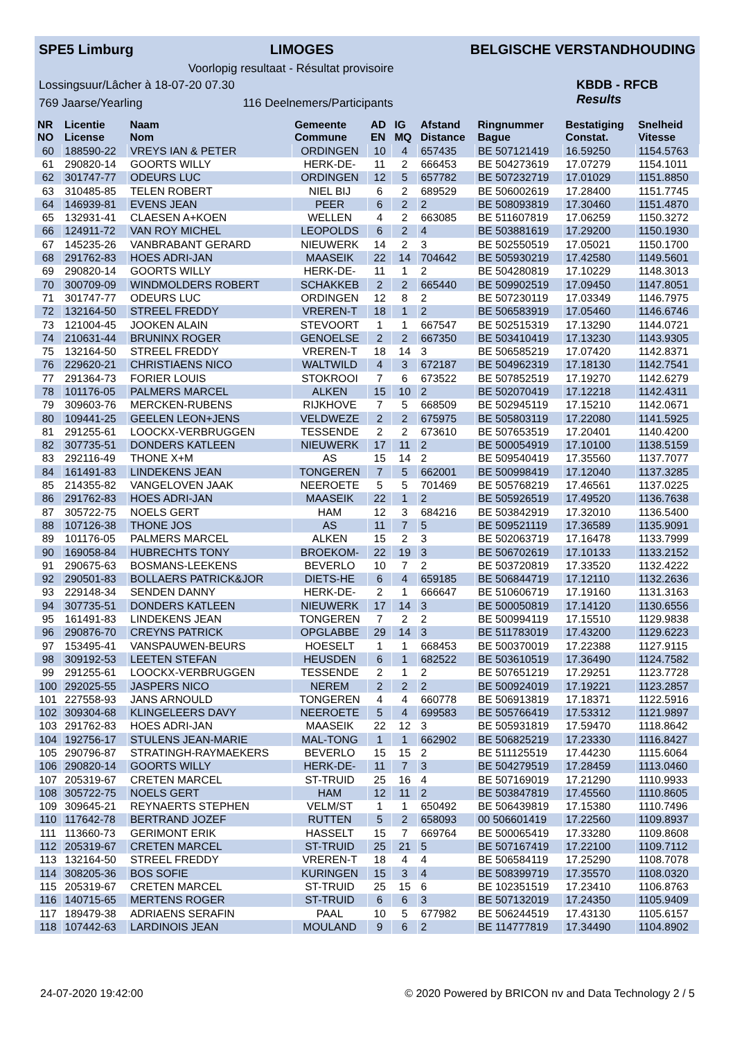SPE5 Limburg LIMOGES BELGISCHE VERSTANDHOUDING
Voorlopig resultaat - Résultat provisoire
Lossingsuur/Lâcher à 18-07-20 07.30
769 Jaarse/Yearling 116 Deelnemers/Participants
KBDB - RFCB
Results
| NR NO | Licentie License | Naam Nom | Gemeente Commune | AD EN | IG MQ | Afstand Distance | Ringnummer Bague | Bestatiging Constat. | Snelheid Vitesse |
| --- | --- | --- | --- | --- | --- | --- | --- | --- | --- |
| 60 | 188590-22 | VREYS IAN & PETER | ORDINGEN | 10 | 4 | 657435 | BE 507121419 | 16.59250 | 1154.5763 |
| 61 | 290820-14 | GOORTS WILLY | HERK-DE- | 11 | 2 | 666453 | BE 504273619 | 17.07279 | 1154.1011 |
| 62 | 301747-77 | ODEURS LUC | ORDINGEN | 12 | 5 | 657782 | BE 507232719 | 17.01029 | 1151.8850 |
| 63 | 310485-85 | TELEN ROBERT | NIEL BIJ | 6 | 2 | 689529 | BE 506002619 | 17.28400 | 1151.7745 |
| 64 | 146939-81 | EVENS JEAN | PEER | 6 | 2 | 2 | BE 508093819 | 17.30460 | 1151.4870 |
| 65 | 132931-41 | CLAESEN A+KOEN | WELLEN | 4 | 2 | 663085 | BE 511607819 | 17.06259 | 1150.3272 |
| 66 | 124911-72 | VAN ROY MICHEL | LEOPOLDS | 6 | 2 | 4 | BE 503881619 | 17.29200 | 1150.1930 |
| 67 | 145235-26 | VANBRABANT GERARD | NIEUWERK | 14 | 2 | 3 | BE 502550519 | 17.05021 | 1150.1700 |
| 68 | 291762-83 | HOES ADRI-JAN | MAASEIK | 22 | 14 | 704642 | BE 505930219 | 17.42580 | 1149.5601 |
| 69 | 290820-14 | GOORTS WILLY | HERK-DE- | 11 | 1 | 2 | BE 504280819 | 17.10229 | 1148.3013 |
| 70 | 300709-09 | WINDMOLDERS ROBERT | SCHAKKEB | 2 | 2 | 665440 | BE 509902519 | 17.09450 | 1147.8051 |
| 71 | 301747-77 | ODEURS LUC | ORDINGEN | 12 | 8 | 2 | BE 507230119 | 17.03349 | 1146.7975 |
| 72 | 132164-50 | STREEL FREDDY | VREREN-T | 18 | 1 | 2 | BE 506583919 | 17.05460 | 1146.6746 |
| 73 | 121004-45 | JOOKEN ALAIN | STEVOORT | 1 | 1 | 667547 | BE 502515319 | 17.13290 | 1144.0721 |
| 74 | 210631-44 | BRUNINX ROGER | GENOELSE | 2 | 2 | 667350 | BE 503410419 | 17.13230 | 1143.9305 |
| 75 | 132164-50 | STREEL FREDDY | VREREN-T | 18 | 14 | 3 | BE 506585219 | 17.07420 | 1142.8371 |
| 76 | 229620-21 | CHRISTIAENS NICO | WALTWILD | 4 | 3 | 672187 | BE 504962319 | 17.18130 | 1142.7541 |
| 77 | 291364-73 | FORIER LOUIS | STOKROOI | 7 | 6 | 673522 | BE 507852519 | 17.19270 | 1142.6279 |
| 78 | 101176-05 | PALMERS MARCEL | ALKEN | 15 | 10 | 2 | BE 502070419 | 17.12218 | 1142.4311 |
| 79 | 309603-76 | MERCKEN-RUBENS | RIJKHOVE | 7 | 5 | 668509 | BE 502945119 | 17.15210 | 1142.0671 |
| 80 | 109441-25 | GEELEN LEON+JENS | VELDWEZE | 2 | 2 | 675975 | BE 505803119 | 17.22080 | 1141.5925 |
| 81 | 291255-61 | LOOCKX-VERBRUGGEN | TESSENDE | 2 | 2 | 673610 | BE 507653519 | 17.20401 | 1140.4200 |
| 82 | 307735-51 | DONDERS KATLEEN | NIEUWERK | 17 | 11 | 2 | BE 500054919 | 17.10100 | 1138.5159 |
| 83 | 292116-49 | THONE X+M | AS | 15 | 14 | 2 | BE 509540419 | 17.35560 | 1137.7077 |
| 84 | 161491-83 | LINDEKENS JEAN | TONGEREN | 7 | 5 | 662001 | BE 500998419 | 17.12040 | 1137.3285 |
| 85 | 214355-82 | VANGELOVEN JAAK | NEEROETE | 5 | 5 | 701469 | BE 505768219 | 17.46561 | 1137.0225 |
| 86 | 291762-83 | HOES ADRI-JAN | MAASEIK | 22 | 1 | 2 | BE 505926519 | 17.49520 | 1136.7638 |
| 87 | 305722-75 | NOELS GERT | HAM | 12 | 3 | 684216 | BE 503842919 | 17.32010 | 1136.5400 |
| 88 | 107126-38 | THONE JOS | AS | 11 | 7 | 5 | BE 509521119 | 17.36589 | 1135.9091 |
| 89 | 101176-05 | PALMERS MARCEL | ALKEN | 15 | 2 | 3 | BE 502063719 | 17.16478 | 1133.7999 |
| 90 | 169058-84 | HUBRECHTS TONY | BROEKOM- | 22 | 19 | 3 | BE 506702619 | 17.10133 | 1133.2152 |
| 91 | 290675-63 | BOSMANS-LEEKENS | BEVERLO | 10 | 7 | 2 | BE 503720819 | 17.33520 | 1132.4222 |
| 92 | 290501-83 | BOLLAERS PATRICK&JOR | DIETS-HE | 6 | 4 | 659185 | BE 506844719 | 17.12110 | 1132.2636 |
| 93 | 229148-34 | SENDEN DANNY | HERK-DE- | 2 | 1 | 666647 | BE 510606719 | 17.19160 | 1131.3163 |
| 94 | 307735-51 | DONDERS KATLEEN | NIEUWERK | 17 | 14 | 3 | BE 500050819 | 17.14120 | 1130.6556 |
| 95 | 161491-83 | LINDEKENS JEAN | TONGEREN | 7 | 2 | 2 | BE 500994119 | 17.15510 | 1129.9838 |
| 96 | 290876-70 | CREYNS PATRICK | OPGLABBE | 29 | 14 | 3 | BE 511783019 | 17.43200 | 1129.6223 |
| 97 | 153495-41 | VANSPAUWEN-BEURS | HOESELT | 1 | 1 | 668453 | BE 500370019 | 17.22388 | 1127.9115 |
| 98 | 309192-53 | LEETEN STEFAN | HEUSDEN | 6 | 1 | 682522 | BE 503610519 | 17.36490 | 1124.7582 |
| 99 | 291255-61 | LOOCKX-VERBRUGGEN | TESSENDE | 2 | 1 | 2 | BE 507651219 | 17.29251 | 1123.7728 |
| 100 | 292025-55 | JASPERS NICO | NEREM | 2 | 2 | 2 | BE 500924019 | 17.19221 | 1123.2857 |
| 101 | 227558-93 | JANS ARNOULD | TONGEREN | 4 | 4 | 660778 | BE 506913819 | 17.18371 | 1122.5916 |
| 102 | 309304-68 | KLINGELEERS DAVY | NEEROETE | 5 | 4 | 699583 | BE 505766419 | 17.53312 | 1121.9897 |
| 103 | 291762-83 | HOES ADRI-JAN | MAASEIK | 22 | 12 | 3 | BE 505931819 | 17.59470 | 1118.8642 |
| 104 | 192756-17 | STULENS JEAN-MARIE | MAL-TONG | 1 | 1 | 662902 | BE 506825219 | 17.23330 | 1116.8427 |
| 105 | 290796-87 | STRATINGH-RAYMAEKERS | BEVERLO | 15 | 15 | 2 | BE 511125519 | 17.44230 | 1115.6064 |
| 106 | 290820-14 | GOORTS WILLY | HERK-DE- | 11 | 7 | 3 | BE 504279519 | 17.28459 | 1113.0460 |
| 107 | 205319-67 | CRETEN MARCEL | ST-TRUID | 25 | 16 | 4 | BE 507169019 | 17.21290 | 1110.9933 |
| 108 | 305722-75 | NOELS GERT | HAM | 12 | 11 | 2 | BE 503847819 | 17.45560 | 1110.8605 |
| 109 | 309645-21 | REYNAERTS STEPHEN | VELM/ST | 1 | 1 | 650492 | BE 506439819 | 17.15380 | 1110.7496 |
| 110 | 117642-78 | BERTRAND JOZEF | RUTTEN | 5 | 2 | 658093 | 00 506601419 | 17.22560 | 1109.8937 |
| 111 | 113660-73 | GERIMONT ERIK | HASSELT | 15 | 7 | 669764 | BE 500065419 | 17.33280 | 1109.8608 |
| 112 | 205319-67 | CRETEN MARCEL | ST-TRUID | 25 | 21 | 5 | BE 507167419 | 17.22100 | 1109.7112 |
| 113 | 132164-50 | STREEL FREDDY | VREREN-T | 18 | 4 | 4 | BE 506584119 | 17.25290 | 1108.7078 |
| 114 | 308205-36 | BOS SOFIE | KURINGEN | 15 | 3 | 4 | BE 508399719 | 17.35570 | 1108.0320 |
| 115 | 205319-67 | CRETEN MARCEL | ST-TRUID | 25 | 15 | 6 | BE 102351519 | 17.23410 | 1106.8763 |
| 116 | 140715-65 | MERTENS ROGER | ST-TRUID | 6 | 6 | 3 | BE 507132019 | 17.24350 | 1105.9409 |
| 117 | 189479-38 | ADRIAENS SERAFIN | PAAL | 10 | 5 | 677982 | BE 506244519 | 17.43130 | 1105.6157 |
| 118 | 107442-63 | LARDINOIS JEAN | MOULAND | 9 | 6 | 2 | BE 114777819 | 17.34490 | 1104.8902 |
24-07-2020 19:42:00 © 2020 Powered by BRICON nv and Data Technology 2 / 5